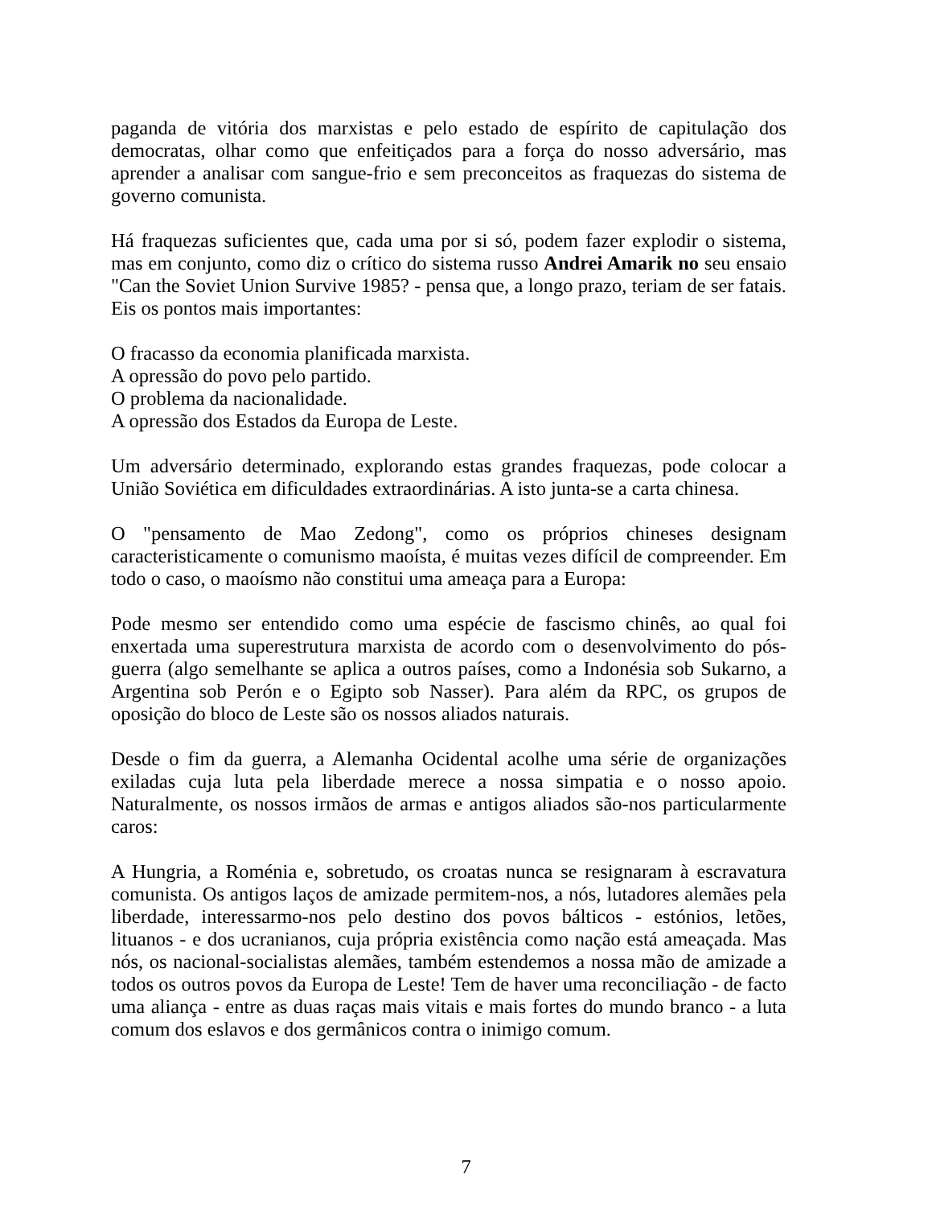paganda de vitória dos marxistas e pelo estado de espírito de capitulação dos democratas, olhar como que enfeitiçados para a força do nosso adversário, mas aprender a analisar com sangue-frio e sem preconceitos as fraquezas do sistema de governo comunista.
Há fraquezas suficientes que, cada uma por si só, podem fazer explodir o sistema, mas em conjunto, como diz o crítico do sistema russo Andrei Amarik no seu ensaio "Can the Soviet Union Survive 1985? - pensa que, a longo prazo, teriam de ser fatais. Eis os pontos mais importantes:
O fracasso da economia planificada marxista.
A opressão do povo pelo partido.
O problema da nacionalidade.
A opressão dos Estados da Europa de Leste.
Um adversário determinado, explorando estas grandes fraquezas, pode colocar a União Soviética em dificuldades extraordinárias. A isto junta-se a carta chinesa.
O "pensamento de Mao Zedong", como os próprios chineses designam caracteristicamente o comunismo maoísta, é muitas vezes difícil de compreender. Em todo o caso, o maoísmo não constitui uma ameaça para a Europa:
Pode mesmo ser entendido como uma espécie de fascismo chinês, ao qual foi enxertada uma superestrutura marxista de acordo com o desenvolvimento do pós-guerra (algo semelhante se aplica a outros países, como a Indonésia sob Sukarno, a Argentina sob Perón e o Egipto sob Nasser). Para além da RPC, os grupos de oposição do bloco de Leste são os nossos aliados naturais.
Desde o fim da guerra, a Alemanha Ocidental acolhe uma série de organizações exiladas cuja luta pela liberdade merece a nossa simpatia e o nosso apoio. Naturalmente, os nossos irmãos de armas e antigos aliados são-nos particularmente caros:
A Hungria, a Roménia e, sobretudo, os croatas nunca se resignaram à escravatura comunista. Os antigos laços de amizade permitem-nos, a nós, lutadores alemães pela liberdade, interessarmo-nos pelo destino dos povos bálticos - estónios, letões, lituanos - e dos ucranianos, cuja própria existência como nação está ameaçada. Mas nós, os nacional-socialistas alemães, também estendemos a nossa mão de amizade a todos os outros povos da Europa de Leste! Tem de haver uma reconciliação - de facto uma aliança - entre as duas raças mais vitais e mais fortes do mundo branco - a luta comum dos eslavos e dos germânicos contra o inimigo comum.
7